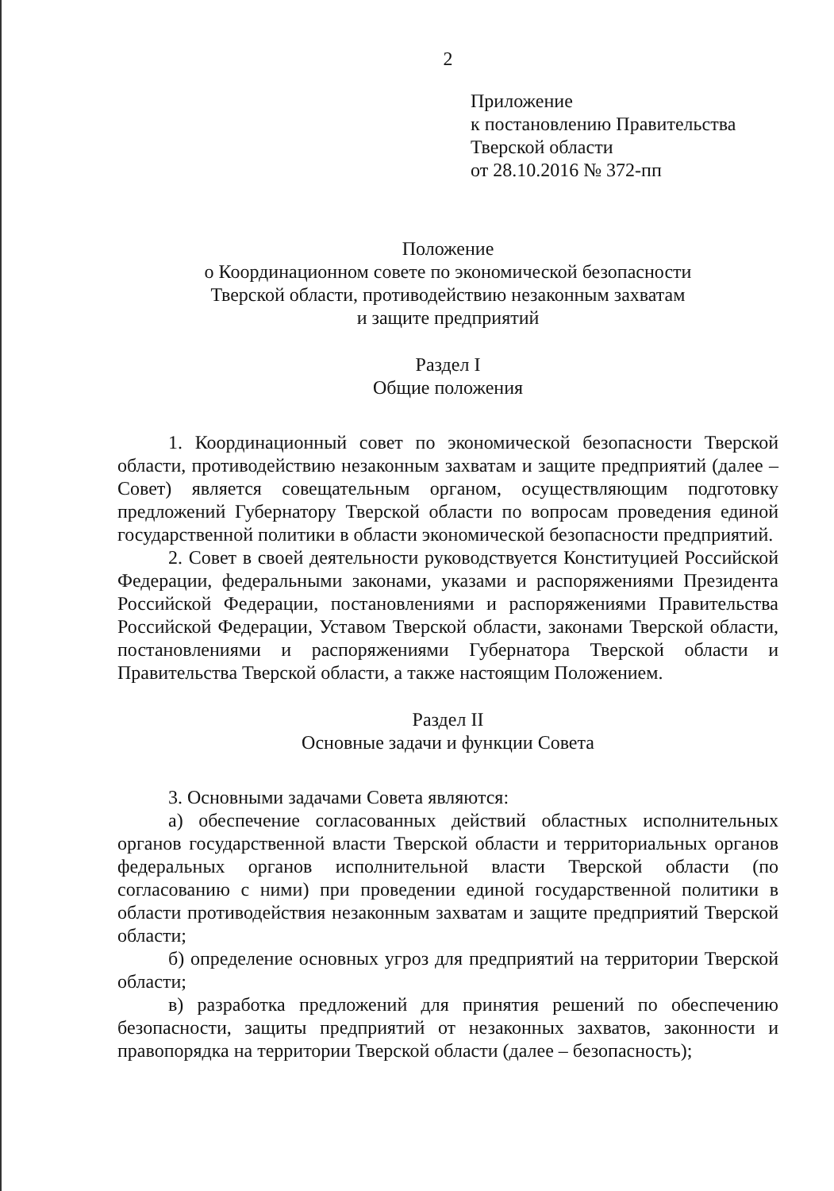2
Приложение
к постановлению Правительства
Тверской области
от 28.10.2016 № 372-пп
Положение
о Координационном совете по экономической безопасности
Тверской области, противодействию незаконным захватам
и защите предприятий
Раздел I
Общие положения
1. Координационный совет по экономической безопасности Тверской области, противодействию незаконным захватам и защите предприятий (далее – Совет) является совещательным органом, осуществляющим подготовку предложений Губернатору Тверской области по вопросам проведения единой государственной политики в области экономической безопасности предприятий.
2. Совет в своей деятельности руководствуется Конституцией Российской Федерации, федеральными законами, указами и распоряжениями Президента Российской Федерации, постановлениями и распоряжениями Правительства Российской Федерации, Уставом Тверской области, законами Тверской области, постановлениями и распоряжениями Губернатора Тверской области и Правительства Тверской области, а также настоящим Положением.
Раздел II
Основные задачи и функции Совета
3. Основными задачами Совета являются:
а) обеспечение согласованных действий областных исполнительных органов государственной власти Тверской области и территориальных органов федеральных органов исполнительной власти Тверской области (по согласованию с ними) при проведении единой государственной политики в области противодействия незаконным захватам и защите предприятий Тверской области;
б) определение основных угроз для предприятий на территории Тверской области;
в) разработка предложений для принятия решений по обеспечению безопасности, защиты предприятий от незаконных захватов, законности и правопорядка на территории Тверской области (далее – безопасность);